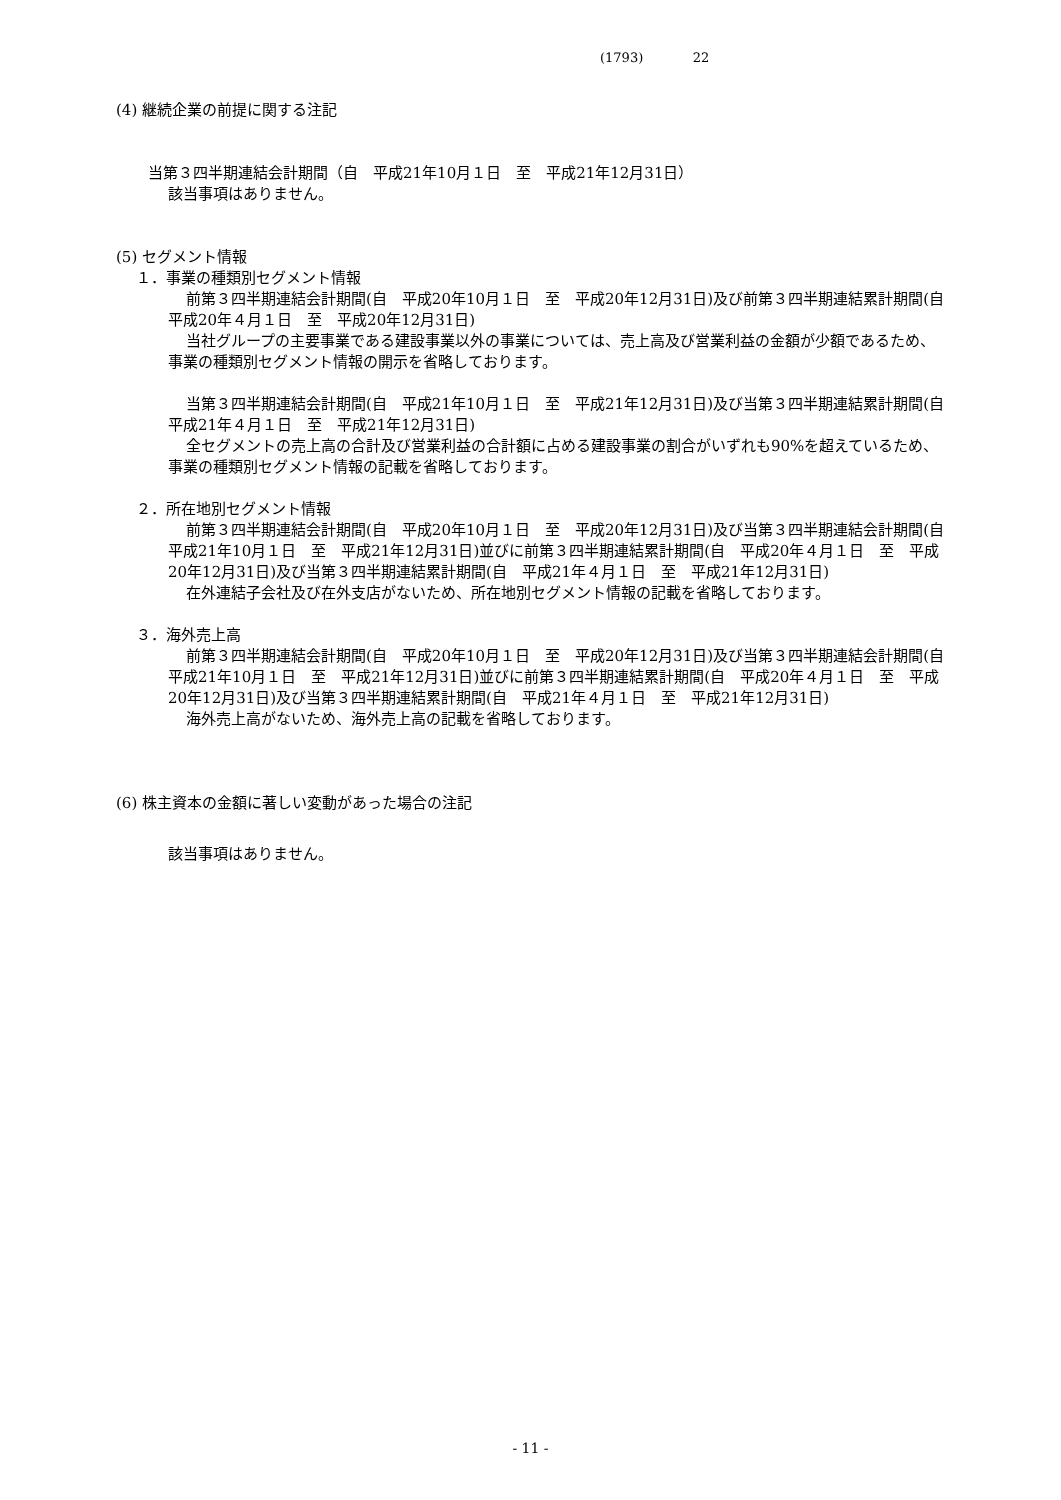(1793) 22
(4) 継続企業の前提に関する注記
当第３四半期連結会計期間（自　平成21年10月１日　至　平成21年12月31日）
該当事項はありません。
(5) セグメント情報
１．事業の種類別セグメント情報
前第３四半期連結会計期間(自　平成20年10月１日　至　平成20年12月31日)及び前第３四半期連結累計期間(自　平成20年４月１日　至　平成20年12月31日)
当社グループの主要事業である建設事業以外の事業については、売上高及び営業利益の金額が少額であるため、事業の種類別セグメント情報の開示を省略しております。
当第３四半期連結会計期間(自　平成21年10月１日　至　平成21年12月31日)及び当第３四半期連結累計期間(自　平成21年４月１日　至　平成21年12月31日)
全セグメントの売上高の合計及び営業利益の合計額に占める建設事業の割合がいずれも90%を超えているため、事業の種類別セグメント情報の記載を省略しております。
２．所在地別セグメント情報
前第３四半期連結会計期間(自　平成20年10月１日　至　平成20年12月31日)及び当第３四半期連結会計期間(自　平成21年10月１日　至　平成21年12月31日)並びに前第３四半期連結累計期間(自　平成20年４月１日　至　平成20年12月31日)及び当第３四半期連結累計期間(自　平成21年４月１日　至　平成21年12月31日)
在外連結子会社及び在外支店がないため、所在地別セグメント情報の記載を省略しております。
３．海外売上高
前第３四半期連結会計期間(自　平成20年10月１日　至　平成20年12月31日)及び当第３四半期連結会計期間(自　平成21年10月１日　至　平成21年12月31日)並びに前第３四半期連結累計期間(自　平成20年４月１日　至　平成20年12月31日)及び当第３四半期連結累計期間(自　平成21年４月１日　至　平成21年12月31日)
海外売上高がないため、海外売上高の記載を省略しております。
(6) 株主資本の金額に著しい変動があった場合の注記
該当事項はありません。
- 11 -